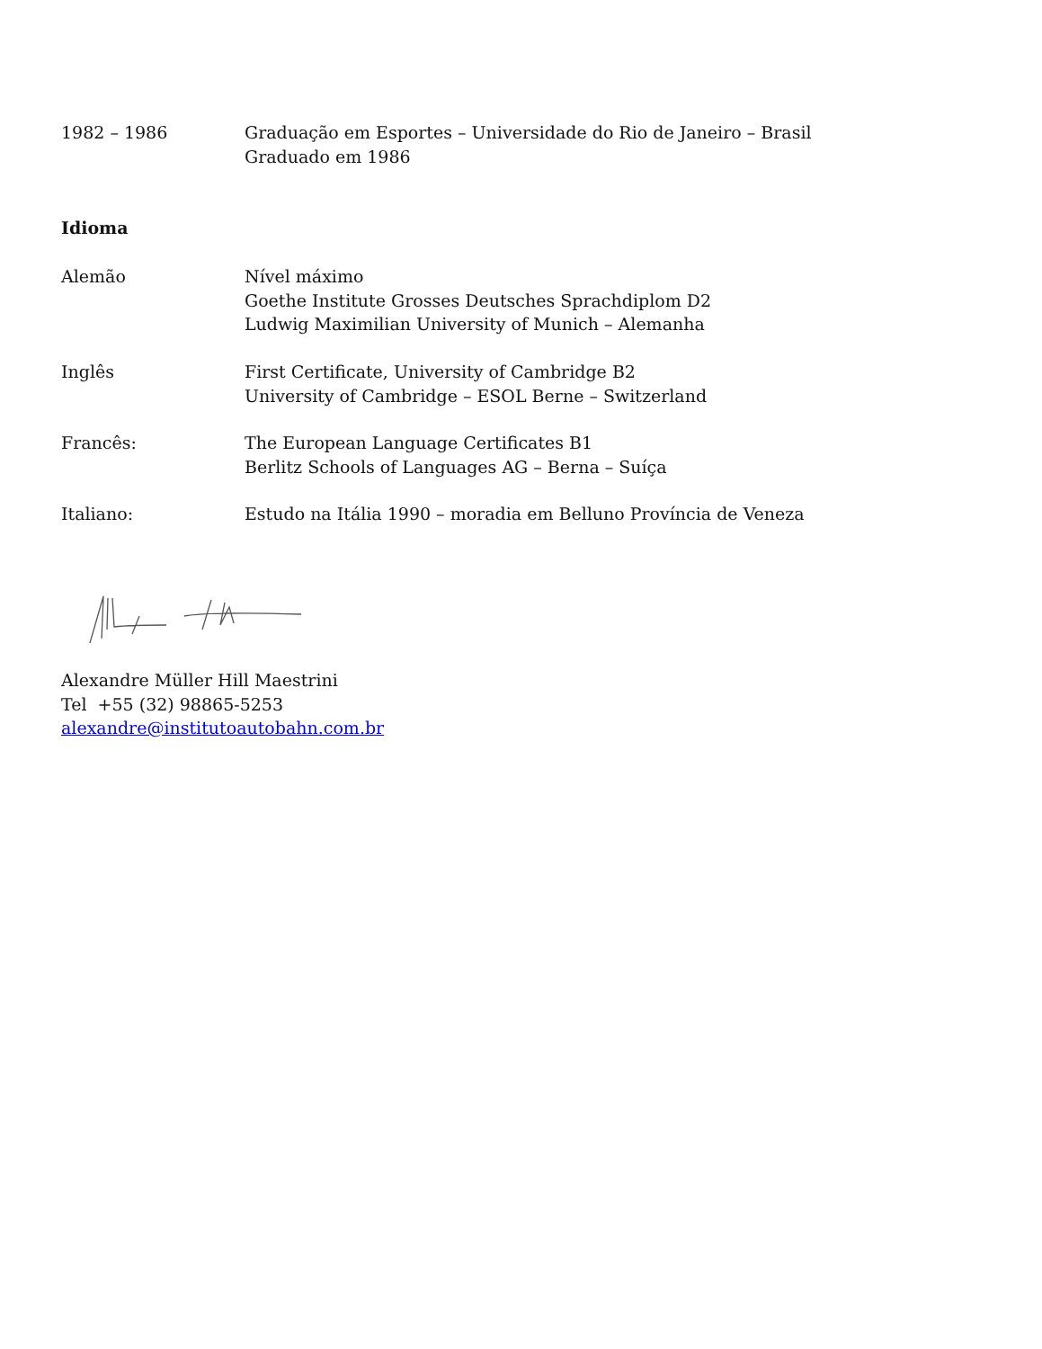1982 – 1986 Graduação em Esportes – Universidade do Rio de Janeiro – Brasil
Graduado em 1986
Idioma
Alemão Nível máximo
Goethe Institute Grosses Deutsches Sprachdiplom D2
Ludwig Maximilian University of Munich – Alemanha
Inglês First Certificate, University of Cambridge B2
University of Cambridge – ESOL Berne – Switzerland
Francês: The European Language Certificates B1
Berlitz Schools of Languages AG – Berna – Suíça
Italiano: Estudo na Itália 1990 – moradia em Belluno Província de Veneza
Alexandre Müller Hill Maestrini
Tel +55 (32) 98865-5253
alexandre@institutoautobahn.com.br